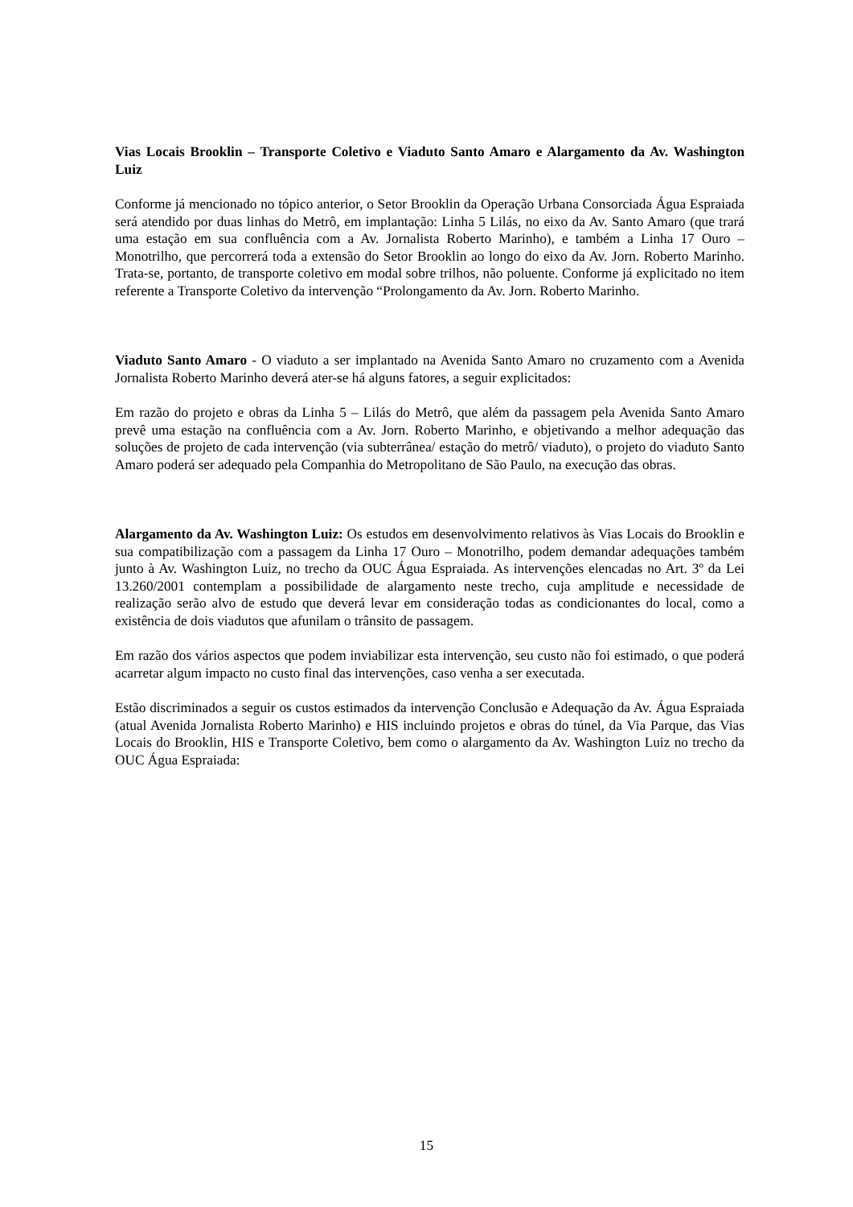Vias Locais Brooklin – Transporte Coletivo e Viaduto Santo Amaro e Alargamento da Av. Washington Luiz
Conforme já mencionado no tópico anterior, o Setor Brooklin da Operação Urbana Consorciada Água Espraiada será atendido por duas linhas do Metrô, em implantação: Linha 5 Lilás, no eixo da Av. Santo Amaro (que trará uma estação em sua confluência com a Av. Jornalista Roberto Marinho), e também a Linha 17 Ouro – Monotrilho, que percorrerá toda a extensão do Setor Brooklin ao longo do eixo da Av. Jorn. Roberto Marinho. Trata-se, portanto, de transporte coletivo em modal sobre trilhos, não poluente. Conforme já explicitado no item referente a Transporte Coletivo da intervenção “Prolongamento da Av. Jorn. Roberto Marinho.
Viaduto Santo Amaro - O viaduto a ser implantado na Avenida Santo Amaro no cruzamento com a Avenida Jornalista Roberto Marinho deverá ater-se há alguns fatores, a seguir explicitados:
Em razão do projeto e obras da Linha 5 – Lilás do Metrô, que além da passagem pela Avenida Santo Amaro prevê uma estação na confluência com a Av. Jorn. Roberto Marinho, e objetivando a melhor adequação das soluções de projeto de cada intervenção (via subterrânea/ estação do metrô/ viaduto), o projeto do viaduto Santo Amaro poderá ser adequado pela Companhia do Metropolitano de São Paulo, na execução das obras.
Alargamento da Av. Washington Luiz: Os estudos em desenvolvimento relativos às Vias Locais do Brooklin e sua compatibilização com a passagem da Linha 17 Ouro – Monotrilho, podem demandar adequações também junto à Av. Washington Luiz, no trecho da OUC Água Espraiada. As intervenções elencadas no Art. 3º da Lei 13.260/2001 contemplam a possibilidade de alargamento neste trecho, cuja amplitude e necessidade de realização serão alvo de estudo que deverá levar em consideração todas as condicionantes do local, como a existência de dois viadutos que afunilam o trânsito de passagem.
Em razão dos vários aspectos que podem inviabilizar esta intervenção, seu custo não foi estimado, o que poderá acarretar algum impacto no custo final das intervenções, caso venha a ser executada.
Estão discriminados a seguir os custos estimados da intervenção Conclusão e Adequação da Av. Água Espraiada (atual Avenida Jornalista Roberto Marinho) e HIS incluindo projetos e obras do túnel, da Via Parque, das Vias Locais do Brooklin, HIS e Transporte Coletivo, bem como o alargamento da Av. Washington Luiz no trecho da OUC Água Espraiada:
15